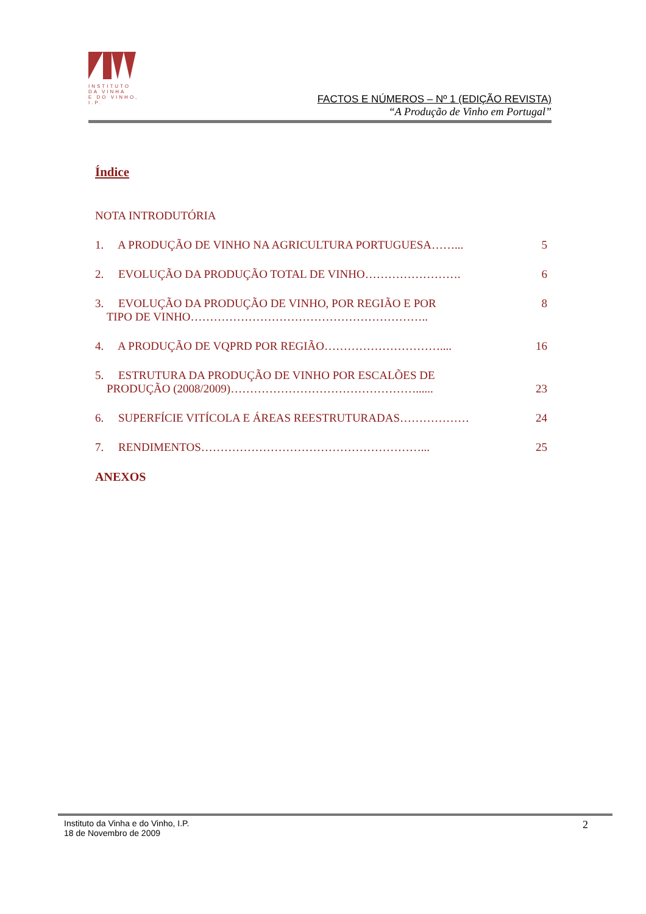INSTITUTO
DA VINHA
E DO VINHO, I.P.
FACTOS E NÚMEROS – Nº 1 (EDIÇÃO REVISTA)
“A Produção de Vinho em Portugal”
Índice
NOTA INTRODUTÓRIA
1. A PRODUÇÃO DE VINHO NA AGRICULTURA PORTUGUESA……... 5
2. EVOLUÇÃO DA PRODUÇÃO TOTAL DE VINHO……………………. 6
3. EVOLUÇÃO DA PRODUÇÃO DE VINHO, POR REGIÃO E POR
TIPO DE VINHO…………………………………………………….. 8
4. A PRODUÇÃO DE VQPRD POR REGIÃO………………………….... 16
5. ESTRUTURA DA PRODUÇÃO DE VINHO POR ESCALÕES DE
PRODUÇÃO (2008/2009)…………………………………………......
23
6. SUPERFÍCIE VITÍCOLA E ÁREAS REESTRUTURADAS……………… 24
7. RENDIMENTOS…………………………………………………... 25
ANEXOS
Instituto da Vinha e do Vinho, I.P.
18 de Novembro de 2009
2